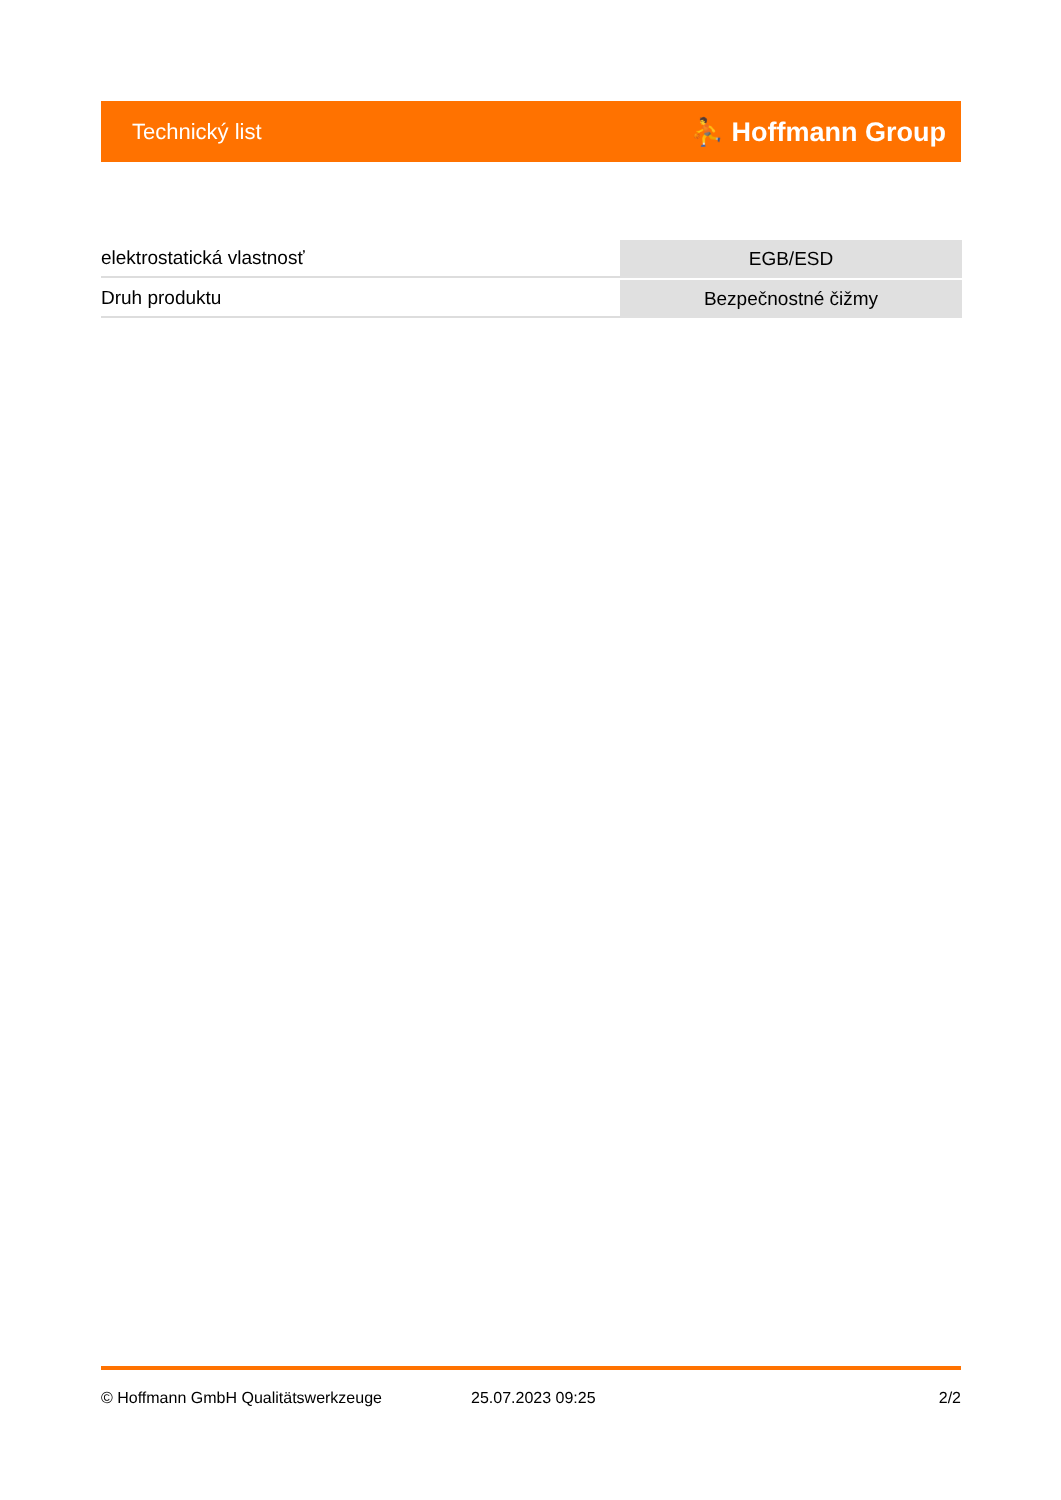Technický list ⛹ Hoffmann Group
| elektrostatická vlastnosť | EGB/ESD |
| Druh produktu | Bezpečnostné čižmy |
© Hoffmann GmbH Qualitätswerkzeuge 25.07.2023 09:25 2/2